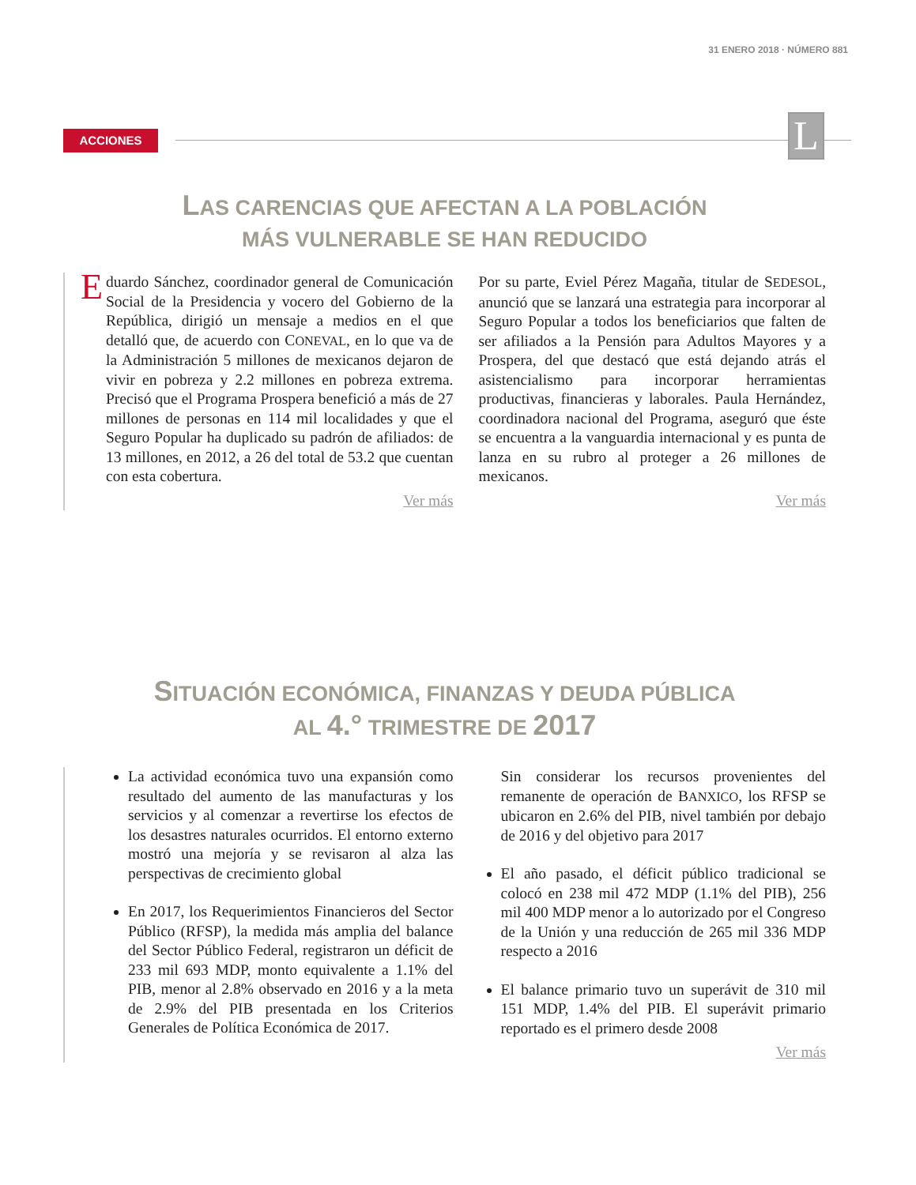31 ENERO 2018 · NÚMERO 881
ACCIONES L
LAS CARENCIAS QUE AFECTAN A LA POBLACIÓN
MÁS VULNERABLE SE HAN REDUCIDO
Eduardo Sánchez, coordinador general de Comunicación Social de la Presidencia y vocero del Gobierno de la República, dirigió un mensaje a medios en el que detalló que, de acuerdo con CONEVAL, en lo que va de la Administración 5 millones de mexicanos dejaron de vivir en pobreza y 2.2 millones en pobreza extrema. Precisó que el Programa Prospera benefició a más de 27 millones de personas en 114 mil localidades y que el Seguro Popular ha duplicado su padrón de afiliados: de 13 millones, en 2012, a 26 del total de 53.2 que cuentan con esta cobertura.
Ver más
Por su parte, Eviel Pérez Magaña, titular de SEDESOL, anunció que se lanzará una estrategia para incorporar al Seguro Popular a todos los beneficiarios que falten de ser afiliados a la Pensión para Adultos Mayores y a Prospera, del que destacó que está dejando atrás el asistencialismo para incorporar herramientas productivas, financieras y laborales. Paula Hernández, coordinadora nacional del Programa, aseguró que éste se encuentra a la vanguardia internacional y es punta de lanza en su rubro al proteger a 26 millones de mexicanos.
Ver más
SITUACIÓN ECONÓMICA, FINANZAS Y DEUDA PÚBLICA
AL 4.° TRIMESTRE DE 2017
La actividad económica tuvo una expansión como resultado del aumento de las manufacturas y los servicios y al comenzar a revertirse los efectos de los desastres naturales ocurridos. El entorno externo mostró una mejoría y se revisaron al alza las perspectivas de crecimiento global
En 2017, los Requerimientos Financieros del Sector Público (RFSP), la medida más amplia del balance del Sector Público Federal, registraron un déficit de 233 mil 693 MDP, monto equivalente a 1.1% del PIB, menor al 2.8% observado en 2016 y a la meta de 2.9% del PIB presentada en los Criterios Generales de Política Económica de 2017.
Sin considerar los recursos provenientes del remanente de operación de BANXICO, los RFSP se ubicaron en 2.6% del PIB, nivel también por debajo de 2016 y del objetivo para 2017
El año pasado, el déficit público tradicional se colocó en 238 mil 472 MDP (1.1% del PIB), 256 mil 400 MDP menor a lo autorizado por el Congreso de la Unión y una reducción de 265 mil 336 MDP respecto a 2016
El balance primario tuvo un superávit de 310 mil 151 MDP, 1.4% del PIB. El superávit primario reportado es el primero desde 2008
Ver más